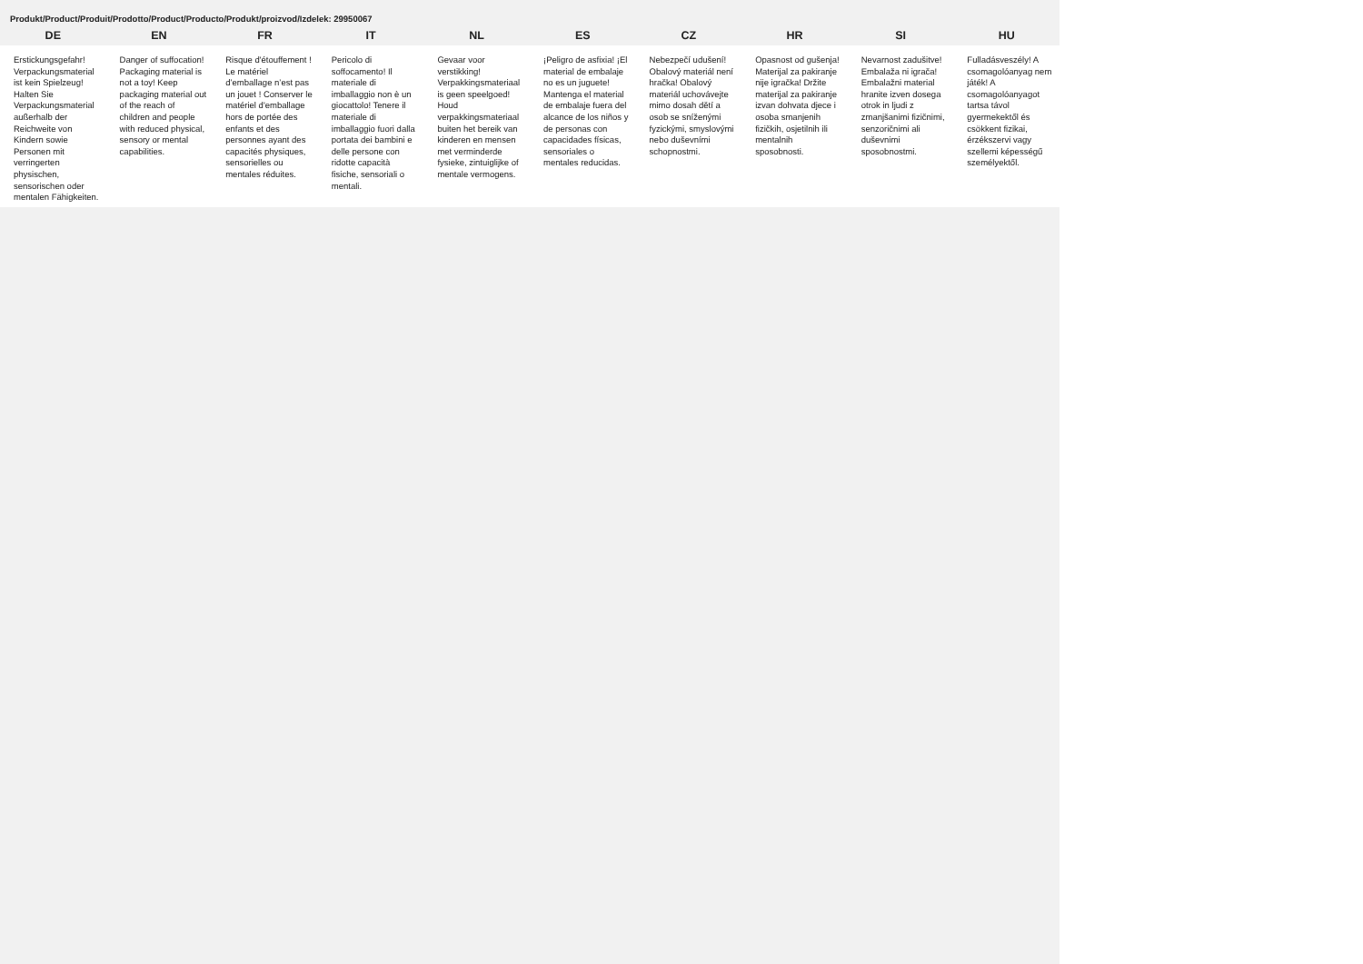Produkt/Product/Produit/Prodotto/Product/Producto/Produkt/proizvod/Izdelek: 29950067
| DE | EN | FR | IT | NL | ES | CZ | HR | SI | HU |
| --- | --- | --- | --- | --- | --- | --- | --- | --- | --- |
| Erstickungsgefahr! Verpackungsmaterial ist kein Spielzeug! Halten Sie Verpackungsmaterial außerhalb der Reichweite von Kindern sowie Personen mit verringerten physischen, sensorischen oder mentalen Fähigkeiten. | Danger of suffocation! Packaging material is not a toy! Keep packaging material out of the reach of children and people with reduced physical, sensory or mental capabilities. | Risque d'étouffement ! Le matériel d’emballage n’est pas un jouet ! Conserver le matériel d'emballage hors de portée des enfants et des personnes ayant des capacités physiques, sensorielles ou mentales réduites. | Pericolo di soffocamento! Il materiale di imballaggio non è un giocattolo! Tenere il materiale di imballaggio fuori dalla portata dei bambini e delle persone con ridotte capacità fisiche, sensoriali o mentali. | Gevaar voor verstikking! Verpakkingsmateriaal is geen speelgoed! Houd verpakkingsmateriaal buiten het bereik van kinderen en mensen met verminderde fysieke, zintuiglijke of mentale vermogens. | ¡Peligro de asfixia! ¡El material de embalaje no es un juguete! Mantenga el material de embalaje fuera del alcance de los niños y de personas con capacidades físicas, sensoriales o mentales reducidas. | Nebezpečí udušení! Obalový materiál není hračka! Obalový materiál uchovávejte mimo dosah dětí a osob se sníženými fyzickými, smyslovými nebo duševními schopnostmi. | Opasnost od gušenja! Materijal za pakiranje nije igračka! Držite materijal za pakiranje izvan dohvata djece i osoba smanjenih fizičkih, osjetilnih ili mentalnih sposobnosti. | Nevarnost zadušitve! Embalaža ni igrača! Embalažni material hranite izven dosega otrok in ljudi z zmanjšanimi fizičnimi, senzoričnimi ali duševnimi sposobnostmi. | Fulladásveszély! A csomagolóanyag nem játék! A csomagolóanyagot tartsa távol gyermekektől és csökkent fizikai, érzékszervi vagy szellemi képességű személyektől. |